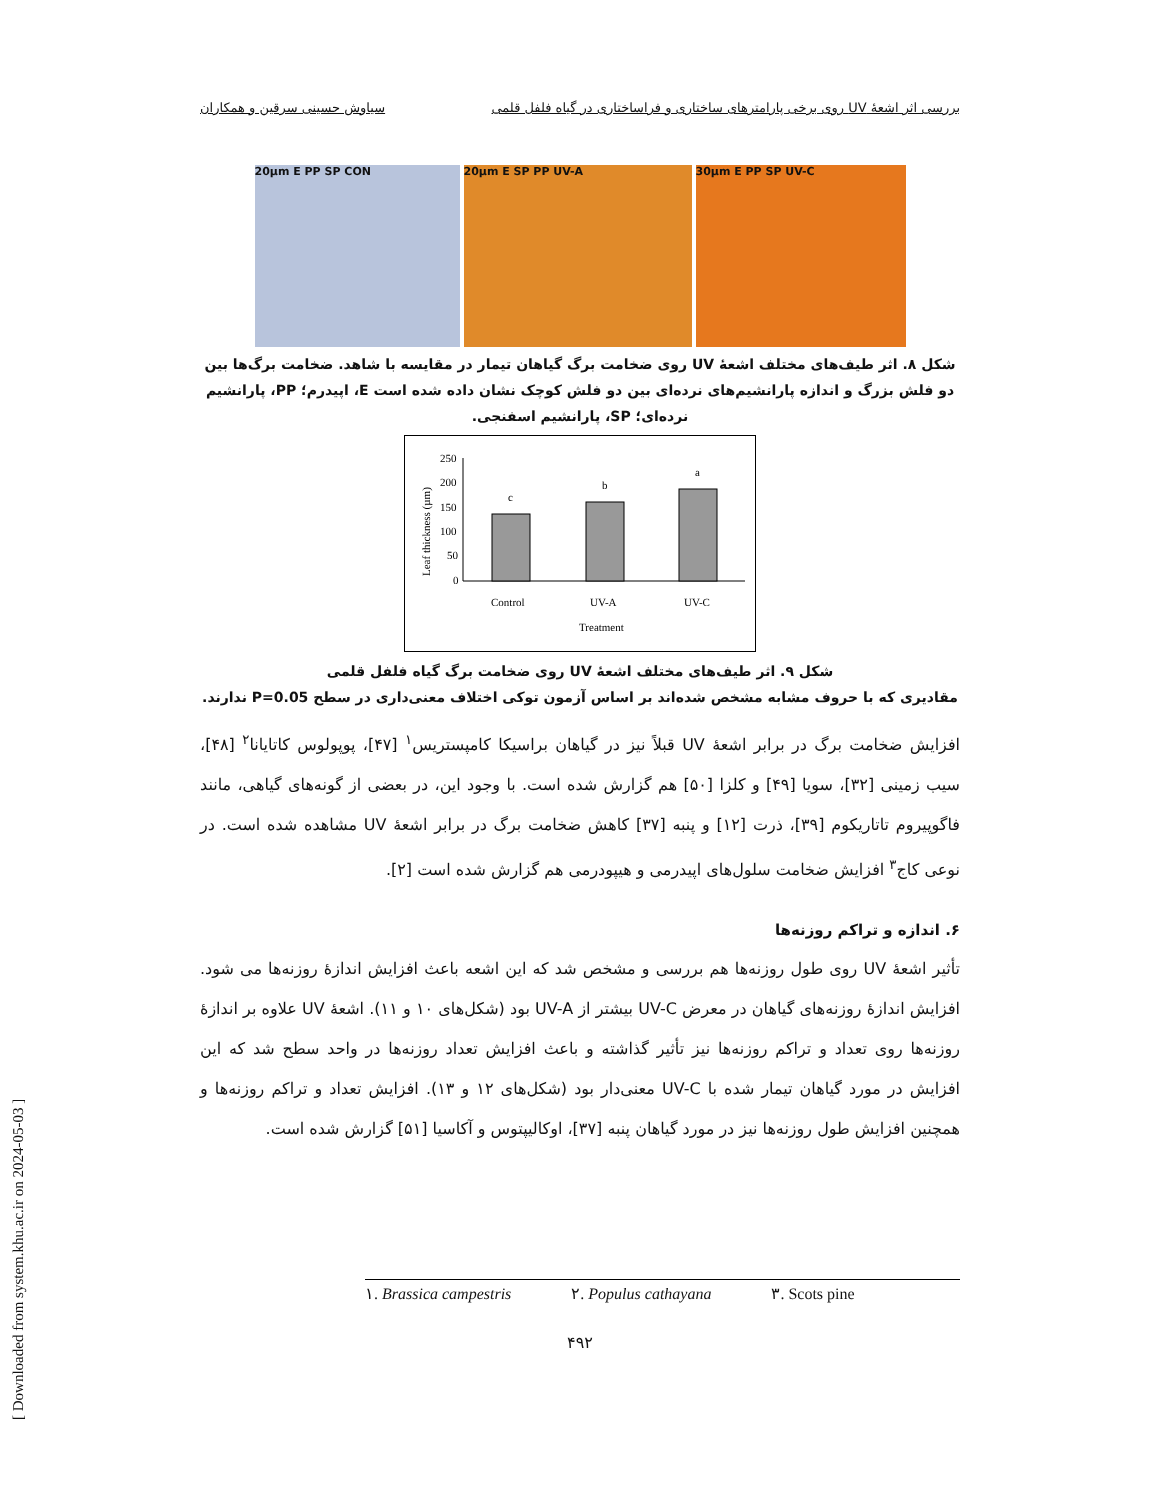بررسی اثر اشعهٔ UV روی برخی پارامترهای ساختاری و فراساختاری در گیاه فلفل قلمی سیاوش حسینی سرقین و همکاران
20µm E PP SP CON 20µm E SP PP UV-A 30µm E PP SP UV-C
شکل ۸. اثر طیف‌های مختلف اشعهٔ UV روی ضخامت برگ گیاهان تیمار در مقایسه با شاهد. ضخامت برگ‌ها بین دو فلش بزرگ و اندازه پارانشیم‌های نرده‌ای بین دو فلش کوچک نشان داده شده است E، اپیدرم؛ PP، پارانشیم نرده‌ای؛ SP، پارانشیم اسفنجی.
Leaf thickness (µm)
250
200
150
100
50
0
c
b
a
Control
UV-A
UV-C
Treatment
شکل ۹. اثر طیف‌های مختلف اشعهٔ UV روی ضخامت برگ گیاه فلفل قلمی
مقادیری که با حروف مشابه مشخص شده‌اند بر اساس آزمون توکی اختلاف معنی‌داری در سطح P=0.05 ندارند.
افزایش ضخامت برگ در برابر اشعهٔ UV قبلاً نیز در گیاهان براسیکا کامپستریس<sup>۱</sup> [۴۷]، پوپولوس کاتایانا<sup>۲</sup> [۴۸]، سیب زمینی [۳۲]، سویا [۴۹] و کلزا [۵۰] هم گزارش شده است. با وجود این، در بعضی از گونه‌های گیاهی، مانند فاگوپیروم تاتاریکوم [۳۹]، ذرت [۱۲] و پنبه [۳۷] کاهش ضخامت برگ در برابر اشعهٔ UV مشاهده شده است. در نوعی کاج<sup>۳</sup> افزایش ضخامت سلول‌های اپیدرمی و هیپودرمی هم گزارش شده است [۲].
۶. اندازه و تراکم روزنه‌ها
تأثیر اشعهٔ UV روی طول روزنه‌ها هم بررسی و مشخص شد که این اشعه باعث افزایش اندازهٔ روزنه‌ها می شود. افزایش اندازهٔ روزنه‌های گیاهان در معرض UV-C بیشتر از UV-A بود (شکل‌های ۱۰ و ۱۱). اشعهٔ UV علاوه بر اندازهٔ روزنه‌ها روی تعداد و تراکم روزنه‌ها نیز تأثیر گذاشته و باعث افزایش تعداد روزنه‌ها در واحد سطح شد که این افزایش در مورد گیاهان تیمار شده با UV-C معنی‌دار بود (شکل‌های ۱۲ و ۱۳). افزایش تعداد و تراکم روزنه‌ها و همچنین افزایش طول روزنه‌ها نیز در مورد گیاهان پنبه [۳۷]، اوکالیپتوس و آکاسیا [۵۱] گزارش شده است.
۱. Brassica campestris ۲. Populus cathayana ۳. Scots pine
۴۹۲
[ Downloaded from system.khu.ac.ir on 2024-05-03 ]